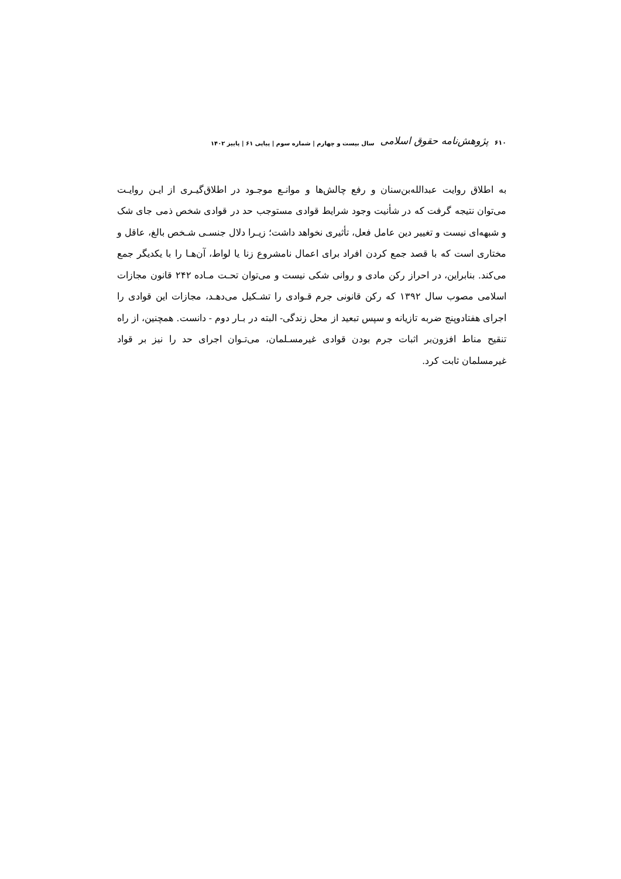۶۱۰ پژوهش‌نامه حقوق اسلامی سال بیست و چهارم | شماره سوم | پیاپی ۶۱ | پاییز ۱۴۰۲
به اطلاق روایت عبدالله‌بن‌سنان و رفع چالش‌ها و موانـع موجـود در اطلاق‌گیـری از ایـن روایـت می‌توان نتیجه گرفت که در شأنیت وجود شرایط قوادی مستوجب حد در قوادی شخص ذمی جای شک و شبهه‌ای نیست و تغییر دین عامل فعل، تأثیری نخواهد داشت؛ زیـرا دلال جنسـی شـخص بالغ، عاقل و مختاری است که با قصد جمع کردن افراد برای اعمال نامشروع زنا یا لواط، آن‌هـا را با یکدیگر جمع می‌کند. بنابراین، در احراز رکن مادی و روانی شکی نیست و می‌توان تحـت مـاده ۲۴۲ قانون مجازات اسلامی مصوب سال ۱۳۹۲ که رکن قانونی جرم قـوادی را تشـکیل می‌دهـد، مجازات این قوادی را اجرای هفتادوپنج ضربه تازیانه و سپس تبعید از محل زندگی- البته در بـار دوم - دانست. همچنین، از راه تنقیح مناط افزون‌بر اثبات جرم بودن قوادی غیرمسـلمان، می‌تـوان اجرای حد را نیز بر قواد غیرمسلمان ثابت کرد.